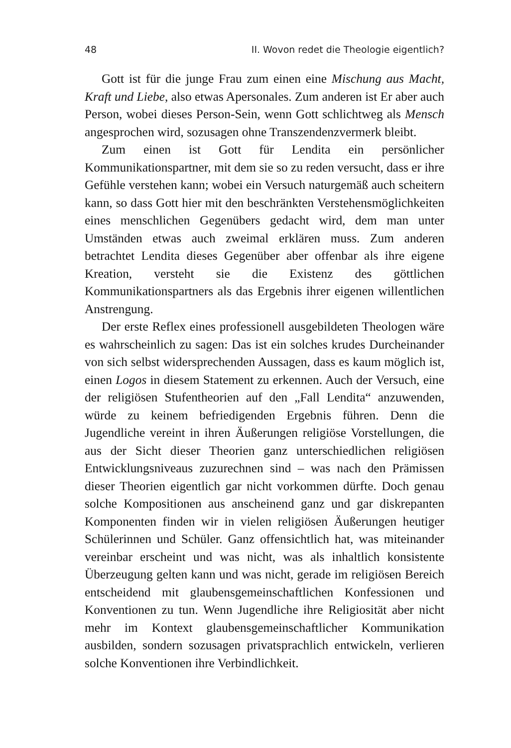48 II. Wovon redet die Theologie eigentlich?
Gott ist für die junge Frau zum einen eine Mischung aus Macht, Kraft und Liebe, also etwas Apersonales. Zum anderen ist Er aber auch Person, wobei dieses Person-Sein, wenn Gott schlichtweg als Mensch angesprochen wird, sozusagen ohne Transzendenzvermerk bleibt.
Zum einen ist Gott für Lendita ein persönlicher Kommunikationspartner, mit dem sie so zu reden versucht, dass er ihre Gefühle verstehen kann; wobei ein Versuch naturgemäß auch scheitern kann, so dass Gott hier mit den beschränkten Verstehensmöglichkeiten eines menschlichen Gegenübers gedacht wird, dem man unter Umständen etwas auch zweimal erklären muss. Zum anderen betrachtet Lendita dieses Gegenüber aber offenbar als ihre eigene Kreation, versteht sie die Existenz des göttlichen Kommunikationspartners als das Ergebnis ihrer eigenen willentlichen Anstrengung.
Der erste Reflex eines professionell ausgebildeten Theologen wäre es wahrscheinlich zu sagen: Das ist ein solches krudes Durcheinander von sich selbst widersprechenden Aussagen, dass es kaum möglich ist, einen Logos in diesem Statement zu erkennen. Auch der Versuch, eine der religiösen Stufentheorien auf den „Fall Lendita“ anzuwenden, würde zu keinem befriedigenden Ergebnis führen. Denn die Jugendliche vereint in ihren Äußerungen religiöse Vorstellungen, die aus der Sicht dieser Theorien ganz unterschiedlichen religiösen Entwicklungsniveaus zuzurechnen sind – was nach den Prämissen dieser Theorien eigentlich gar nicht vorkommen dürfte. Doch genau solche Kompositionen aus anscheinend ganz und gar diskrepanten Komponenten finden wir in vielen religiösen Äußerungen heutiger Schülerinnen und Schüler. Ganz offensichtlich hat, was miteinander vereinbar erscheint und was nicht, was als inhaltlich konsistente Überzeugung gelten kann und was nicht, gerade im religiösen Bereich entscheidend mit glaubensgemeinschaftlichen Konfessionen und Konventionen zu tun. Wenn Jugendliche ihre Religiosität aber nicht mehr im Kontext glaubensgemeinschaftlicher Kommunikation ausbilden, sondern sozusagen privatsprachlich entwickeln, verlieren solche Konventionen ihre Verbindlichkeit.